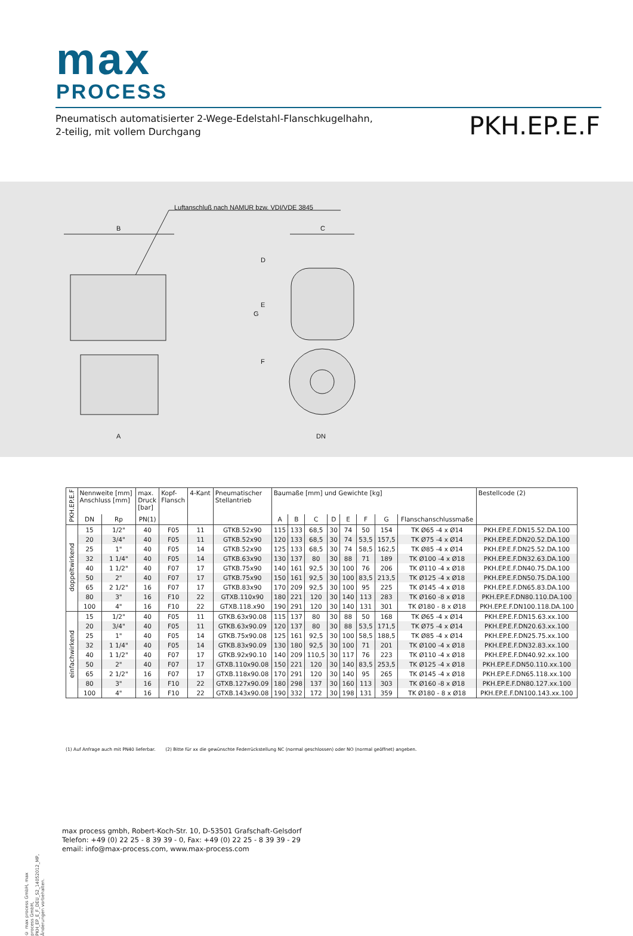max
PROCESS
Pneumatisch automatisierter 2-Wege-Edelstahl-Flanschkugelhahn,
2-teilig, mit vollem Durchgang
PKH.EP.E.F
Luftanschluß nach NAMUR bzw. VDI/VDE 3845
B
C
A
DN
G
D
E
F
| PKH.EP.E.F | Nennweite [mm] Anschluss [mm] | | max. Druck [bar] | Kopf- Flansch | 4-Kant | Pneumatischer Stellantrieb | Baumaße [mm] und Gewichte [kg] | | | | | | | | Bestellcode (2) |
| --- | --- | --- | --- | --- | --- | --- | --- | --- | --- | --- | --- | --- | --- | --- | --- |
| | DN | Rp | PN(1) | | | | A | B | C | D | E | F | G | Flanschanschlussmaße | |
| doppeltwirkend | 15 | 1/2" | 40 | F05 | 11 | GTKB.52x90 | 115 | 133 | 68,5 | 30 | 74 | 50 | 154 | TK Ø65 -4 x Ø14 | PKH.EP.E.F.DN15.52.DA.100 |
| | 20 | 3/4" | 40 | F05 | 11 | GTKB.52x90 | 120 | 133 | 68,5 | 30 | 74 | 53,5 | 157,5 | TK Ø75 -4 x Ø14 | PKH.EP.E.F.DN20.52.DA.100 |
| | 25 | 1" | 40 | F05 | 14 | GTKB.52x90 | 125 | 133 | 68,5 | 30 | 74 | 58,5 | 162,5 | TK Ø85 -4 x Ø14 | PKH.EP.E.F.DN25.52.DA.100 |
| | 32 | 1 1/4" | 40 | F05 | 14 | GTKB.63x90 | 130 | 137 | 80 | 30 | 88 | 71 | 189 | TK Ø100 -4 x Ø18 | PKH.EP.E.F.DN32.63.DA.100 |
| | 40 | 1 1/2" | 40 | F07 | 17 | GTKB.75x90 | 140 | 161 | 92,5 | 30 | 100 | 76 | 206 | TK Ø110 -4 x Ø18 | PKH.EP.E.F.DN40.75.DA.100 |
| | 50 | 2" | 40 | F07 | 17 | GTKB.75x90 | 150 | 161 | 92,5 | 30 | 100 | 83,5 | 213,5 | TK Ø125 -4 x Ø18 | PKH.EP.E.F.DN50.75.DA.100 |
| | 65 | 2 1/2" | 16 | F07 | 17 | GTKB.83x90 | 170 | 209 | 92,5 | 30 | 100 | 95 | 225 | TK Ø145 -4 x Ø18 | PKH.EP.E.F.DN65.83.DA.100 |
| | 80 | 3" | 16 | F10 | 22 | GTXB.110x90 | 180 | 221 | 120 | 30 | 140 | 113 | 283 | TK Ø160 -8 x Ø18 | PKH.EP.E.F.DN80.110.DA.100 |
| | 100 | 4" | 16 | F10 | 22 | GTXB.118.x90 | 190 | 291 | 120 | 30 | 140 | 131 | 301 | TK Ø180 - 8 x Ø18 | PKH.EP.E.F.DN100.118.DA.100 |
| einfachwirkend | 15 | 1/2" | 40 | F05 | 11 | GTKB.63x90.08 | 115 | 137 | 80 | 30 | 88 | 50 | 168 | TK Ø65 -4 x Ø14 | PKH.EP.E.F.DN15.63.xx.100 |
| | 20 | 3/4" | 40 | F05 | 11 | GTKB.63x90.09 | 120 | 137 | 80 | 30 | 88 | 53,5 | 171,5 | TK Ø75 -4 x Ø14 | PKH.EP.E.F.DN20.63.xx.100 |
| | 25 | 1" | 40 | F05 | 14 | GTKB.75x90.08 | 125 | 161 | 92,5 | 30 | 100 | 58,5 | 188,5 | TK Ø85 -4 x Ø14 | PKH.EP.E.F.DN25.75.xx.100 |
| | 32 | 1 1/4" | 40 | F05 | 14 | GTKB.83x90.09 | 130 | 180 | 92,5 | 30 | 100 | 71 | 201 | TK Ø100 -4 x Ø18 | PKH.EP.E.F.DN32.83.xx.100 |
| | 40 | 1 1/2" | 40 | F07 | 17 | GTKB.92x90.10 | 140 | 209 | 110,5 | 30 | 117 | 76 | 223 | TK Ø110 -4 x Ø18 | PKH.EP.E.F.DN40.92.xx.100 |
| | 50 | 2" | 40 | F07 | 17 | GTXB.110x90.08 | 150 | 221 | 120 | 30 | 140 | 83,5 | 253,5 | TK Ø125 -4 x Ø18 | PKH.EP.E.F.DN50.110.xx.100 |
| | 65 | 2 1/2" | 16 | F07 | 17 | GTXB.118x90.08 | 170 | 291 | 120 | 30 | 140 | 95 | 265 | TK Ø145 -4 x Ø18 | PKH.EP.E.F.DN65.118.xx.100 |
| | 80 | 3" | 16 | F10 | 22 | GTXB.127x90.09 | 180 | 298 | 137 | 30 | 160 | 113 | 303 | TK Ø160 -8 x Ø18 | PKH.EP.E.F.DN80.127.xx.100 |
| | 100 | 4" | 16 | F10 | 22 | GTXB.143x90.08 | 190 | 332 | 172 | 30 | 198 | 131 | 359 | TK Ø180 - 8 x Ø18 | PKH.EP.E.F.DN100.143.xx.100 |
(1) Auf Anfrage auch mit PN40 lieferbar. (2) Bitte für xx die gewünschte Federrückstellung NC (normal geschlossen) oder NO (normal geöffnet) angeben.
max process gmbh, Robert-Koch-Str. 10, D-53501 Grafschaft-Gelsdorf
Telefon: +49 (0) 22 25 - 8 39 39 - 0, Fax: +49 (0) 22 25 - 8 39 39 - 29
email: info@max-process.com, www.max-process.com
© max process GmbH, max process GmbH, PKH_EP_E_F_DEU_S2_14052012_MP, Änderungen vorbehalten.